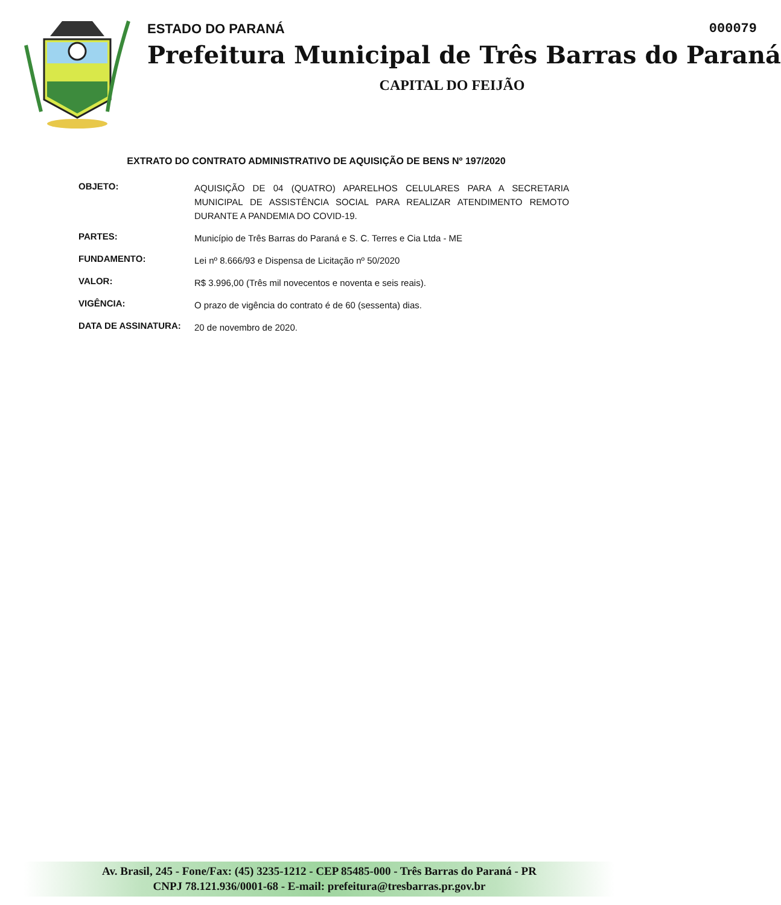000079 ESTADO DO PARANÁ
Prefeitura Municipal de Três Barras do Paraná
CAPITAL DO FEIJÃO
EXTRATO DO CONTRATO ADMINISTRATIVO DE AQUISIÇÃO DE BENS Nº 197/2020
OBJETO:
AQUISIÇÃO DE 04 (QUATRO) APARELHOS CELULARES PARA A SECRETARIA MUNICIPAL DE ASSISTÊNCIA SOCIAL PARA REALIZAR ATENDIMENTO REMOTO DURANTE A PANDEMIA DO COVID-19.
PARTES:
Município de Três Barras do Paraná e S. C. Terres e Cia Ltda - ME
FUNDAMENTO:
Lei nº 8.666/93 e Dispensa de Licitação nº 50/2020
VALOR:
R$ 3.996,00 (Três mil novecentos e noventa e seis reais).
VIGÊNCIA:
O prazo de vigência do contrato é de 60 (sessenta) dias.
DATA DE ASSINATURA:
20 de novembro de 2020.
Av. Brasil, 245 - Fone/Fax: (45) 3235-1212 - CEP 85485-000 - Três Barras do Paraná - PR
CNPJ 78.121.936/0001-68 - E-mail: prefeitura@tresbarras.pr.gov.br